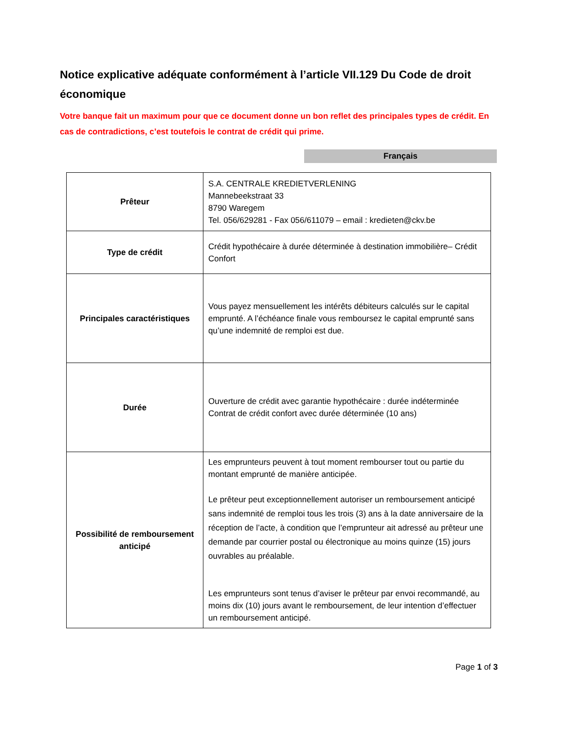Notice explicative adéquate conformément à l’article VII.129 Du Code de droit économique
Votre banque fait un maximum pour que ce document donne un bon reflet des principales types de crédit. En cas de contradictions, c’est toutefois le contrat de crédit qui prime.
Français
| Prêteur | S.A. CENTRALE KREDIETVERLENING Mannebeekstraat 33 8790 Waregem Tel. 056/629281 - Fax 056/611079 – email : kredieten@ckv.be |
| Type de crédit | Crédit hypothécaire à durée déterminée à destination immobilière– Crédit Confort |
| Principales caractéristiques | Vous payez mensuellement les intérêts débiteurs calculés sur le capital emprunté. A l’échéance finale vous remboursez le capital emprunté sans qu’une indemnité de remploi est due. |
| Durée | Ouverture de crédit avec garantie hypothécaire : durée indéterminée Contrat de crédit confort avec durée déterminée (10 ans) |
| Possibilité de remboursement anticipé | Les emprunteurs peuvent à tout moment rembourser tout ou partie du montant emprunté de manière anticipée. Le prêteur peut exceptionnellement autoriser un remboursement anticipé sans indemnité de remploi tous les trois (3) ans à la date anniversaire de la réception de l’acte, à condition que l’emprunteur ait adressé au prêteur une demande par courrier postal ou électronique au moins quinze (15) jours ouvrables au préalable. Les emprunteurs sont tenus d’aviser le prêteur par envoi recommandé, au moins dix (10) jours avant le remboursement, de leur intention d’effectuer un remboursement anticipé. |
Page 1 of 3